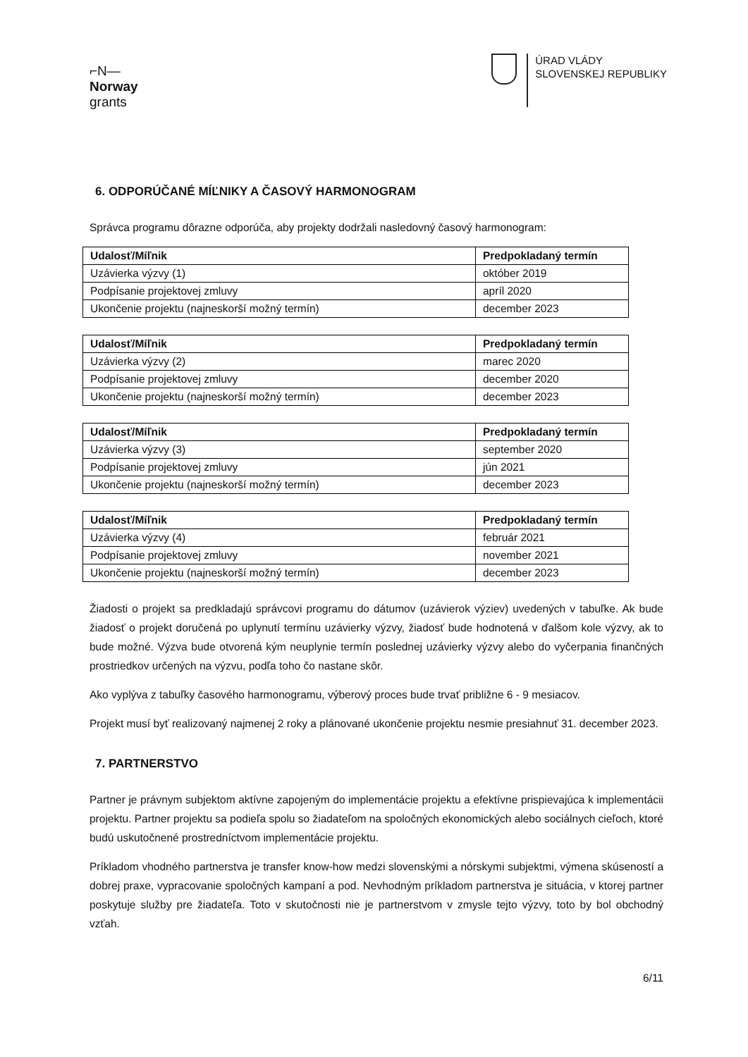⌐N—
Norway
grants
ÚRAD VLÁDY
SLOVENSKEJ REPUBLIKY
6. ODPORÚČANÉ MÍĽNIKY A ČASOVÝ HARMONOGRAM
Správca programu dôrazne odporúča, aby projekty dodržali nasledovný časový harmonogram:
| Udalosť/Míľnik | Predpokladaný termín |
| --- | --- |
| Uzávierka výzvy (1) | október 2019 |
| Podpísanie projektovej zmluvy | apríl 2020 |
| Ukončenie projektu (najneskorší možný termín) | december 2023 |
| Udalosť/Míľnik | Predpokladaný termín |
| --- | --- |
| Uzávierka výzvy (2) | marec 2020 |
| Podpísanie projektovej zmluvy | december 2020 |
| Ukončenie projektu (najneskorší možný termín) | december 2023 |
| Udalosť/Míľnik | Predpokladaný termín |
| --- | --- |
| Uzávierka výzvy (3) | september 2020 |
| Podpísanie projektovej zmluvy | jún 2021 |
| Ukončenie projektu (najneskorší možný termín) | december 2023 |
| Udalosť/Míľnik | Predpokladaný termín |
| --- | --- |
| Uzávierka výzvy (4) | február 2021 |
| Podpísanie projektovej zmluvy | november 2021 |
| Ukončenie projektu (najneskorší možný termín) | december 2023 |
Žiadosti o projekt sa predkladajú správcovi programu do dátumov (uzávierok výziev) uvedených v tabuľke. Ak bude žiadosť o projekt doručená po uplynutí termínu uzávierky výzvy, žiadosť bude hodnotená v ďalšom kole výzvy, ak to bude možné. Výzva bude otvorená kým neuplynie termín poslednej uzávierky výzvy alebo do vyčerpania finančných prostriedkov určených na výzvu, podľa toho čo nastane skôr.
Ako vyplýva z tabuľky časového harmonogramu, výberový proces bude trvať približne 6 - 9 mesiacov.
Projekt musí byť realizovaný najmenej 2 roky a plánované ukončenie projektu nesmie presiahnuť 31. december 2023.
7. PARTNERSTVO
Partner je právnym subjektom aktívne zapojeným do implementácie projektu a efektívne prispievajúca k implementácii projektu. Partner projektu sa podieľa spolu so žiadateľom na spoločných ekonomických alebo sociálnych cieľoch, ktoré budú uskutočnené prostredníctvom implementácie projektu.
Príkladom vhodného partnerstva je transfer know-how medzi slovenskými a nórskymi subjektmi, výmena skúseností a dobrej praxe, vypracovanie spoločných kampaní a pod. Nevhodným príkladom partnerstva je situácia, v ktorej partner poskytuje služby pre žiadateľa. Toto v skutočnosti nie je partnerstvom v zmysle tejto výzvy, toto by bol obchodný vzťah.
6/11